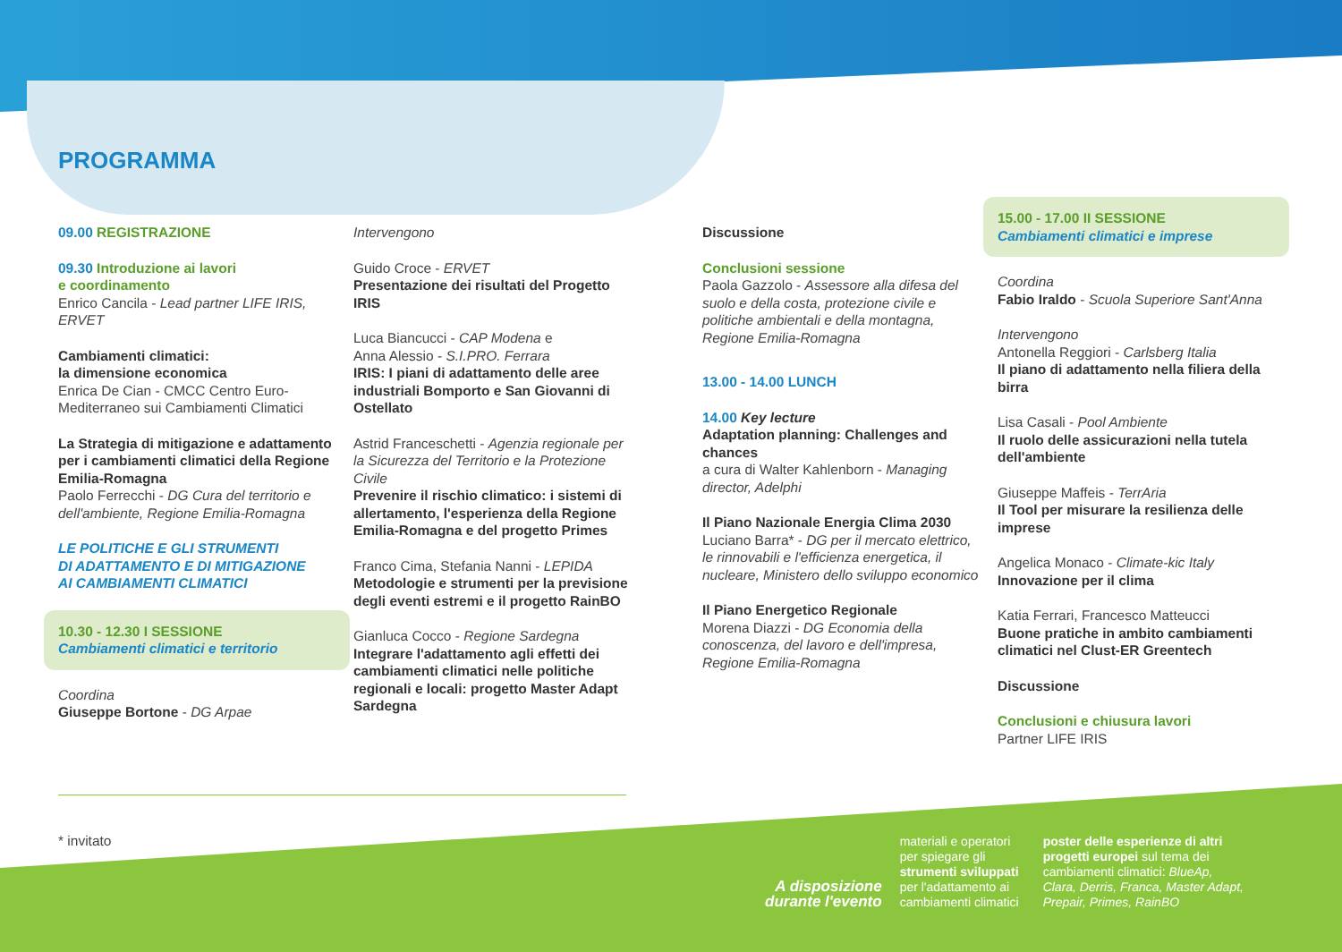PROGRAMMA
09.00 REGISTRAZIONE
09.30 Introduzione ai lavori
e coordinamento
Enrico Cancila - Lead partner LIFE IRIS, ERVET
Cambiamenti climatici:
la dimensione economica
Enrica De Cian - CMCC Centro Euro-Mediterraneo sui Cambiamenti Climatici
La Strategia di mitigazione e adattamento per i cambiamenti climatici della Regione Emilia-Romagna
Paolo Ferrecchi - DG Cura del territorio e dell'ambiente, Regione Emilia-Romagna
LE POLITICHE E GLI STRUMENTI
DI ADATTAMENTO E DI MITIGAZIONE
AI CAMBIAMENTI CLIMATICI
10.30 - 12.30 I SESSIONE
Cambiamenti climatici e territorio
Coordina
Giuseppe Bortone - DG Arpae
Intervengono
Guido Croce - ERVET
Presentazione dei risultati del Progetto IRIS
Luca Biancucci - CAP Modena e
Anna Alessio - S.I.PRO. Ferrara
IRIS: I piani di adattamento delle aree industriali Bomporto e San Giovanni di Ostellato
Astrid Franceschetti - Agenzia regionale per la Sicurezza del Territorio e la Protezione Civile
Prevenire il rischio climatico: i sistemi di allertamento, l'esperienza della Regione Emilia-Romagna e del progetto Primes
Franco Cima, Stefania Nanni - LEPIDA
Metodologie e strumenti per la previsione degli eventi estremi e il progetto RainBO
Gianluca Cocco - Regione Sardegna
Integrare l'adattamento agli effetti dei cambiamenti climatici nelle politiche regionali e locali: progetto Master Adapt Sardegna
Discussione
Conclusioni sessione
Paola Gazzolo - Assessore alla difesa del suolo e della costa, protezione civile e politiche ambientali e della montagna, Regione Emilia-Romagna
13.00 - 14.00 LUNCH
14.00 Key lecture
Adaptation planning: Challenges and chances
a cura di Walter Kahlenborn - Managing director, Adelphi
Il Piano Nazionale Energia Clima 2030
Luciano Barra* - DG per il mercato elettrico, le rinnovabili e l'efficienza energetica, il nucleare, Ministero dello sviluppo economico
Il Piano Energetico Regionale
Morena Diazzi - DG Economia della conoscenza, del lavoro e dell'impresa, Regione Emilia-Romagna
15.00 - 17.00 II SESSIONE
Cambiamenti climatici e imprese
Coordina
Fabio Iraldo - Scuola Superiore Sant'Anna
Intervengono
Antonella Reggiori - Carlsberg Italia
Il piano di adattamento nella filiera della birra
Lisa Casali - Pool Ambiente
Il ruolo delle assicurazioni nella tutela dell'ambiente
Giuseppe Maffeis - TerrAria
Il Tool per misurare la resilienza delle imprese
Angelica Monaco - Climate-kic Italy
Innovazione per il clima
Katia Ferrari, Francesco Matteucci
Buone pratiche in ambito cambiamenti climatici nel Clust-ER Greentech
Discussione
Conclusioni e chiusura lavori
Partner LIFE IRIS
* invitato
A disposizione
durante l'evento
materiali e operatori per spiegare gli strumenti sviluppati per l'adattamento ai cambiamenti climatici
poster delle esperienze di altri progetti europei sul tema dei cambiamenti climatici: BlueAp, Clara, Derris, Franca, Master Adapt, Prepair, Primes, RainBO